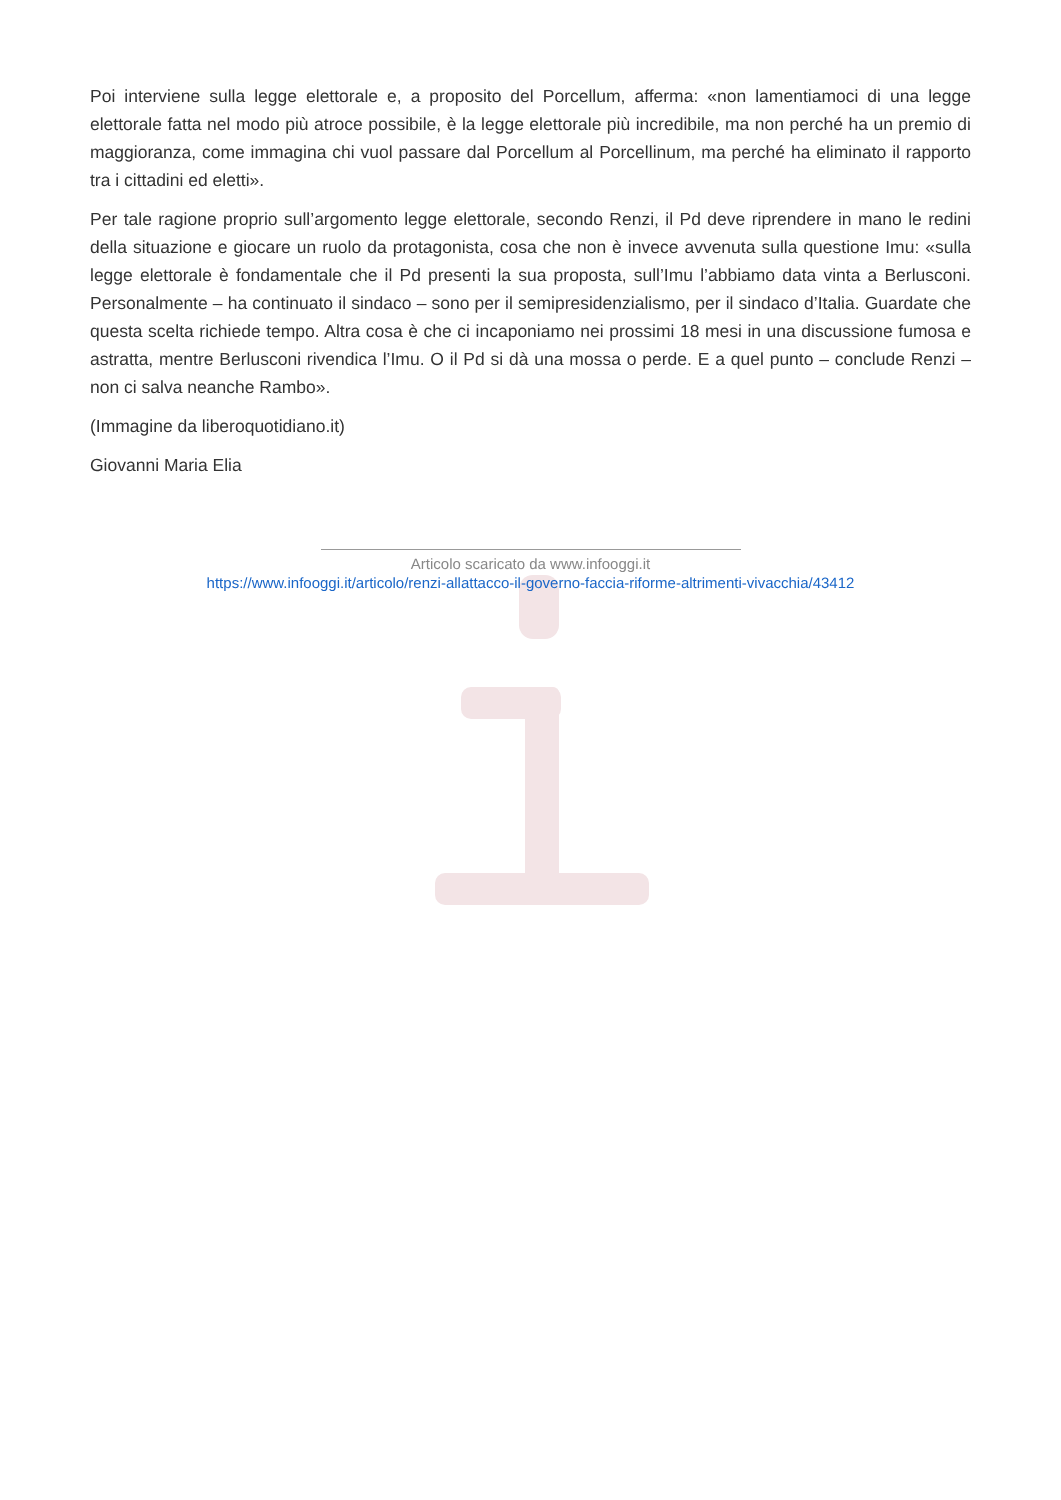Poi interviene sulla legge elettorale e, a proposito del Porcellum, afferma: «non lamentiamoci di una legge elettorale fatta nel modo più atroce possibile, è la legge elettorale più incredibile, ma non perché ha un premio di maggioranza, come immagina chi vuol passare dal Porcellum al Porcellinum, ma perché ha eliminato il rapporto tra i cittadini ed eletti».
Per tale ragione proprio sull’argomento legge elettorale, secondo Renzi, il Pd deve riprendere in mano le redini della situazione e giocare un ruolo da protagonista, cosa che non è invece avvenuta sulla questione Imu: «sulla legge elettorale è fondamentale che il Pd presenti la sua proposta, sull’Imu l’abbiamo data vinta a Berlusconi. Personalmente – ha continuato il sindaco – sono per il semipresidenzialismo, per il sindaco d’Italia. Guardate che questa scelta richiede tempo. Altra cosa è che ci incaponiamo nei prossimi 18 mesi in una discussione fumosa e astratta, mentre Berlusconi rivendica l’Imu. O il Pd si dà una mossa o perde. E a quel punto – conclude Renzi – non ci salva neanche Rambo».
(Immagine da liberoquotidiano.it)
Giovanni Maria Elia
Articolo scaricato da www.infooggi.it
https://www.infooggi.it/articolo/renzi-allattacco-il-governo-faccia-riforme-altrimenti-vivacchia/43412